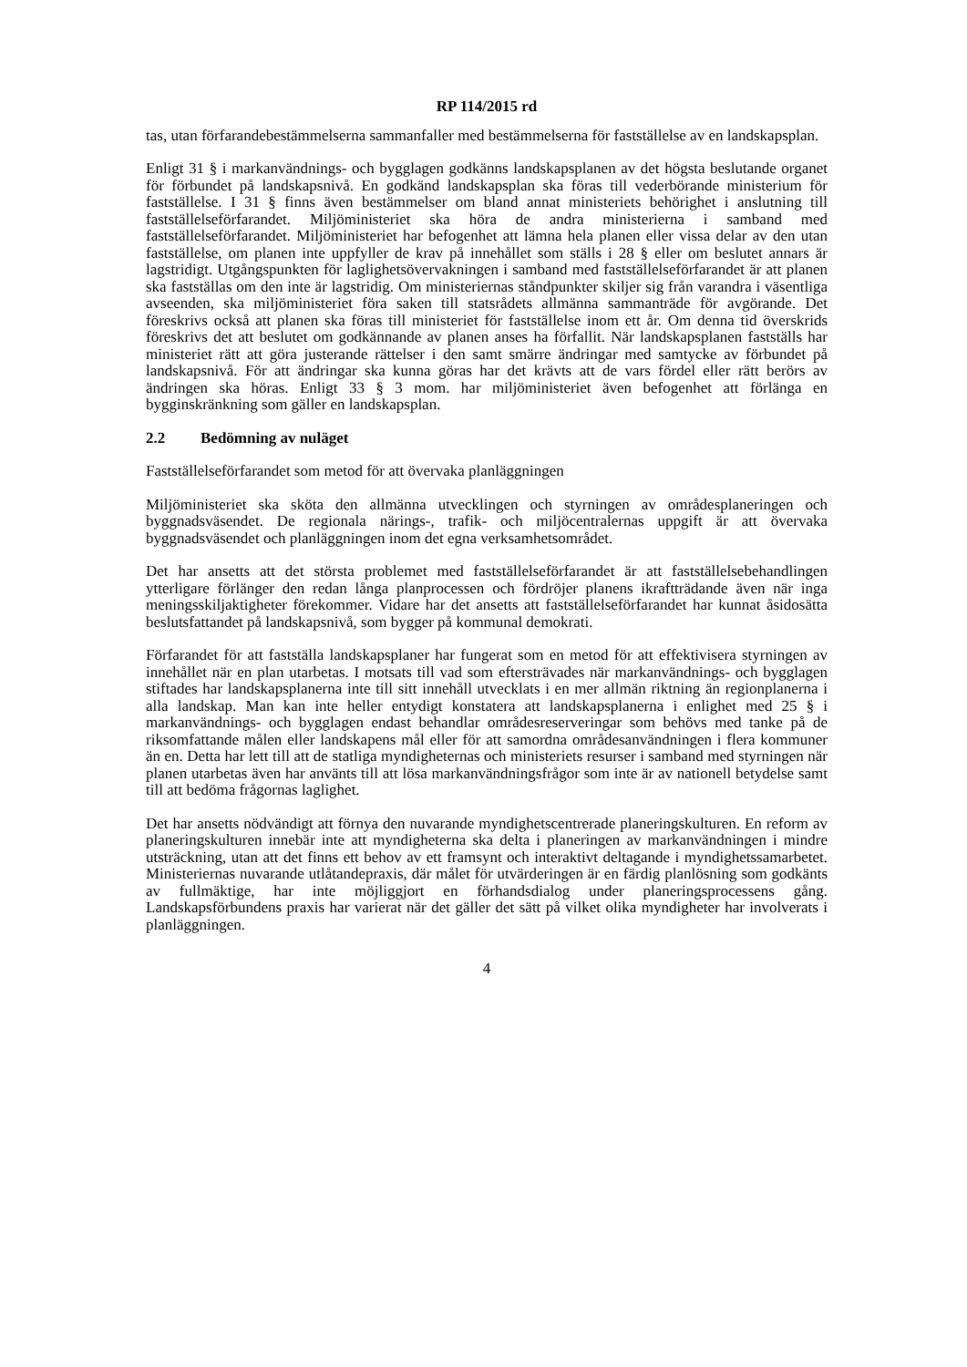RP 114/2015 rd
tas, utan förfarandebestämmelserna sammanfaller med bestämmelserna för fastställelse av en landskapsplan.
Enligt 31 § i markanvändnings- och bygglagen godkänns landskapsplanen av det högsta beslutande organet för förbundet på landskapsnivå. En godkänd landskapsplan ska föras till vederbörande ministerium för fastställelse. I 31 § finns även bestämmelser om bland annat ministeriets behörighet i anslutning till fastställelseförfarandet. Miljöministeriet ska höra de andra ministerierna i samband med fastställelseförfarandet. Miljöministeriet har befogenhet att lämna hela planen eller vissa delar av den utan fastställelse, om planen inte uppfyller de krav på innehållet som ställs i 28 § eller om beslutet annars är lagstridigt. Utgångspunkten för laglighetsövervakningen i samband med fastställelseförfarandet är att planen ska fastställas om den inte är lagstridig. Om ministeriernas ståndpunkter skiljer sig från varandra i väsentliga avseenden, ska miljöministeriet föra saken till statsrådets allmänna sammanträde för avgörande. Det föreskrivs också att planen ska föras till ministeriet för fastställelse inom ett år. Om denna tid överskrids föreskrivs det att beslutet om godkännande av planen anses ha förfallit. När landskapsplanen fastställs har ministeriet rätt att göra justerande rättelser i den samt smärre ändringar med samtycke av förbundet på landskapsnivå. För att ändringar ska kunna göras har det krävts att de vars fördel eller rätt berörs av ändringen ska höras. Enligt 33 § 3 mom. har miljöministeriet även befogenhet att förlänga en bygginskränkning som gäller en landskapsplan.
2.2 Bedömning av nuläget
Fastställelseförfarandet som metod för att övervaka planläggningen
Miljöministeriet ska sköta den allmänna utvecklingen och styrningen av områdesplaneringen och byggnadsväsendet. De regionala närings-, trafik- och miljöcentralernas uppgift är att övervaka byggnadsväsendet och planläggningen inom det egna verksamhetsområdet.
Det har ansetts att det största problemet med fastställelseförfarandet är att fastställelsebehandlingen ytterligare förlänger den redan långa planprocessen och fördröjer planens ikraftträdande även när inga meningsskiljaktigheter förekommer. Vidare har det ansetts att fastställelseförfarandet har kunnat åsidosätta beslutsfattandet på landskapsnivå, som bygger på kommunal demokrati.
Förfarandet för att fastställa landskapsplaner har fungerat som en metod för att effektivisera styrningen av innehållet när en plan utarbetas. I motsats till vad som eftersträvades när markanvändnings- och bygglagen stiftades har landskapsplanerna inte till sitt innehåll utvecklats i en mer allmän riktning än regionplanerna i alla landskap. Man kan inte heller entydigt konstatera att landskapsplanerna i enlighet med 25 § i markanvändnings- och bygglagen endast behandlar områdesreserveringar som behövs med tanke på de riksomfattande målen eller landskapens mål eller för att samordna områdesanvändningen i flera kommuner än en. Detta har lett till att de statliga myndigheternas och ministeriets resurser i samband med styrningen när planen utarbetas även har använts till att lösa markanvändningsfrågor som inte är av nationell betydelse samt till att bedöma frågornas laglighet.
Det har ansetts nödvändigt att förnya den nuvarande myndighetscentrerade planeringskulturen. En reform av planeringskulturen innebär inte att myndigheterna ska delta i planeringen av markanvändningen i mindre utsträckning, utan att det finns ett behov av ett framsynt och interaktivt deltagande i myndighetssamarbetet. Ministeriernas nuvarande utlåtandepraxis, där målet för utvärderingen är en färdig planlösning som godkänts av fullmäktige, har inte möjliggjort en förhandsdialog under planeringsprocessens gång. Landskapsförbundens praxis har varierat när det gäller det sätt på vilket olika myndigheter har involverats i planläggningen.
4